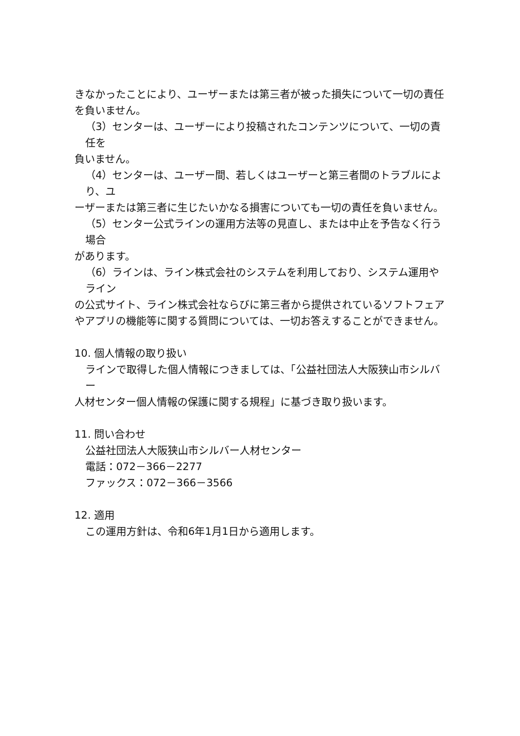きなかったことにより、ユーザーまたは第三者が被った損失について一切の責任を負いません。
（3）センターは、ユーザーにより投稿されたコンテンツについて、一切の責任を
負いません。
（4）センターは、ユーザー間、若しくはユーザーと第三者間のトラブルにより、ユ
ーザーまたは第三者に生じたいかなる損害についても一切の責任を負いません。
（5）センター公式ラインの運用方法等の見直し、または中止を予告なく行う場合
があります。
（6）ラインは、ライン株式会社のシステムを利用しており、システム運用やライン
の公式サイト、ライン株式会社ならびに第三者から提供されているソフトフェアやアプリの機能等に関する質問については、一切お答えすることができません。
10. 個人情報の取り扱い
ラインで取得した個人情報につきましては、「公益社団法人大阪狭山市シルバー
人材センター個人情報の保護に関する規程」に基づき取り扱います。
11. 問い合わせ
公益社団法人大阪狭山市シルバー人材センター
電話：072－366－2277
ファックス：072－366－3566
12. 適用
この運用方針は、令和6年1月1日から適用します。